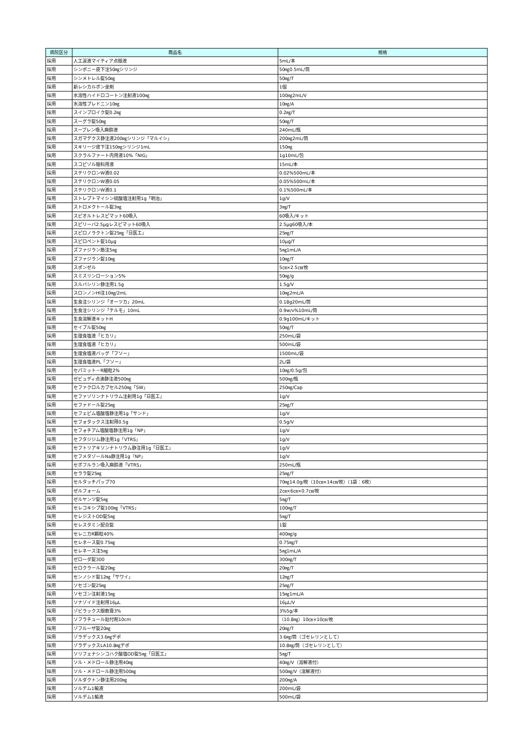| 病院区分 | 商品名 | 規格 |
| --- | --- | --- |
| 採用 | 人工涙液マイティア点眼液 | 5mL/本 |
| 採用 | シンポニー皮下注50㎎シリンジ | 50㎎0.5mL/筒 |
| 採用 | シンメトレル錠50㎎ | 50㎎/T |
| 採用 | 新レシカルボン坐剤 | 1個 |
| 採用 | 水溶性ハイドロコートン注射液100㎎ | 100㎎2mL/V |
| 採用 | 水溶性プレドニン10㎎ | 10㎎/A |
| 採用 | スインプロイク錠0.2㎎ | 0.2㎎/T |
| 採用 | スーグラ錠50㎎ | 50㎎/T |
| 採用 | スープレン吸入麻酔液 | 240mL/瓶 |
| 採用 | スガマデクス静注液200㎎シリンジ「マルイシ」 | 200㎎2mL/筒 |
| 採用 | スキリージ皮下注150㎎シリンジ1mL | 150㎎ |
| 採用 | スクラルファート内用液10%「NIG」 | 1g10mL/包 |
| 採用 | スコピゾル眼科用液 | 15mL/本 |
| 採用 | ステリクロンW液0.02 | 0.02%500mL/本 |
| 採用 | ステリクロンW液0.05 | 0.05%500mL/本 |
| 採用 | ステリクロンW液0.1 | 0.1%500mL/本 |
| 採用 | ストレプトマイシン硫酸塩注射用1g「明治」 | 1g/V |
| 採用 | ストロメクトール錠3㎎ | 3㎎/T |
| 採用 | スピオルトレスピマット60吸入 | 60吸入/キット |
| 採用 | スピリーバ2.5μgレスピマット60吸入 | 2.5μg60吸入/本 |
| 採用 | スピロノラクトン錠25㎎「日医工」 | 25㎎/T |
| 採用 | スピロペント錠10μg | 10μg/T |
| 採用 | ズファジラン筋注5㎎ | 5㎎1mL/A |
| 採用 | ズファジラン錠10㎎ | 10㎎/T |
| 採用 | スポンゼル | 5㎝×2.5㎝/枚 |
| 採用 | スミスリンローション5% | 50㎎/g |
| 採用 | スルバシリン静注用1.5g | 1.5g/V |
| 採用 | スロンノンHI注10㎎/2mL | 10㎎2mL/A |
| 採用 | 生食注シリンジ「オーツカ」20mL | 0.18g20mL/筒 |
| 採用 | 生食注シリンジ「テルモ」10mL | 0.9w/v%10mL/筒 |
| 採用 | 生食溶解液キットH | 0.9g100mL/キット |
| 採用 | セイブル錠50㎎ | 50㎎/T |
| 採用 | 生理食塩液「ヒカリ」 | 250mL/袋 |
| 採用 | 生理食塩液「ヒカリ」 | 500mL/袋 |
| 採用 | 生理食塩液バッグ「フソー」 | 1500mL/袋 |
| 採用 | 生理食塩液PL「フソー」 | 2L/袋 |
| 採用 | セパミット－R細粒2% | 10㎎/0.5g/包 |
| 採用 | ゼビュディ点滴静注液500㎎ | 500㎎/瓶 |
| 採用 | セファクロルカプセル250㎎「SW」 | 250㎎/Cap |
| 採用 | セファゾリンナトリウム注射用1g「日医工」 | 1g/V |
| 採用 | セファドール錠25㎎ | 25㎎/T |
| 採用 | セフェピム塩酸塩静注用1g「サンド」 | 1g/V |
| 採用 | セフォタックス注射用0.5g | 0.5g/V |
| 採用 | セフォチアム塩酸塩静注用1g「NP」 | 1g/V |
| 採用 | セフタジジム静注用1g「VTRS」 | 1g/V |
| 採用 | セフトリアキソンナトリウム静注用1g「日医工」 | 1g/V |
| 採用 | セフメタゾールNa静注用1g「NP」 | 1g/V |
| 採用 | セボフルラン吸入麻酔液「VTRS」 | 250mL/瓶 |
| 採用 | セララ錠25㎎ | 25㎎/T |
| 採用 | セルタッチパップ70 | 70㎎14.0g/枚（10㎝×14㎝/枚）（1袋：6枚） |
| 採用 | ゼルフォーム | 2㎝×6㎝×0.7㎝/枚 |
| 採用 | ゼルヤンツ錠5㎎ | 5㎎/T |
| 採用 | セレコキシブ錠100㎎「VTRS」 | 100㎎/T |
| 採用 | セレジストOD錠5㎎ | 5㎎/T |
| 採用 | セレスタミン配合錠 | 1錠 |
| 採用 | セレニカR顆粒40% | 400㎎/g |
| 採用 | セレネース錠0.75㎎ | 0.75㎎/T |
| 採用 | セレネース注5㎎ | 5㎎1mL/A |
| 採用 | ゼローダ錠300 | 300㎎/T |
| 採用 | セロクラール錠20㎎ | 20㎎/T |
| 採用 | センノシド錠12㎎「サワイ」 | 12㎎/T |
| 採用 | ソセゴン錠25㎎ | 25㎎/T |
| 採用 | ソセゴン注射液15㎎ | 15㎎1mL/A |
| 採用 | ソナゾイド注射用16μL | 16μL/V |
| 採用 | ゾビラックス眼軟膏3% | 3%5g/本 |
| 採用 | ソフラチュール貼付剤10cm | （10.8㎎）10㎝×10㎝/枚 |
| 採用 | ゾフルーザ錠20㎎ | 20㎎/T |
| 採用 | ゾラデックス3.6㎎デポ | 3.6㎎/筒（ゴセレリンとして） |
| 採用 | ゾラデックスLA10.8㎎デポ | 10.8㎎/筒（ゴセレリンとして） |
| 採用 | ソリフェナシンコハク酸塩OD錠5㎎「日医工」 | 5㎎/T |
| 採用 | ソル・メドロール静注用40㎎ | 40㎎/V（溶解液付） |
| 採用 | ソル・メドロール静注用500㎎ | 500㎎/V（溶解液付） |
| 採用 | ソルダクトン静注用200㎎ | 200㎎/A |
| 採用 | ソルデム1輸液 | 200mL/袋 |
| 採用 | ソルデム1輸液 | 500mL/袋 |